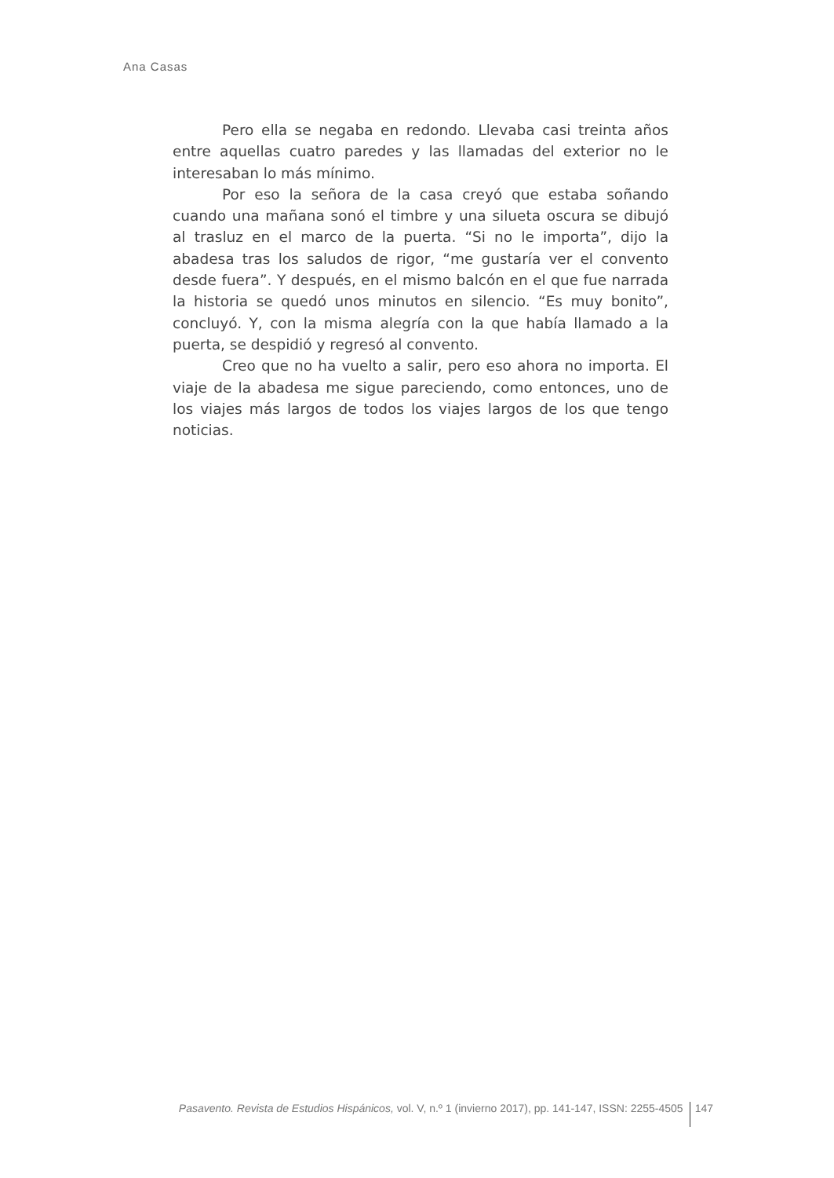Ana Casas
Pero ella se negaba en redondo. Llevaba casi treinta años entre aquellas cuatro paredes y las llamadas del exterior no le interesaban lo más mínimo.
Por eso la señora de la casa creyó que estaba soñando cuando una mañana sonó el timbre y una silueta oscura se dibujó al trasluz en el marco de la puerta. “Si no le importa”, dijo la abadesa tras los saludos de rigor, “me gustaría ver el convento desde fuera”. Y después, en el mismo balcón en el que fue narrada la historia se quedó unos minutos en silencio. “Es muy bonito”, concluyó. Y, con la misma alegría con la que había llamado a la puerta, se despidió y regresó al convento.
Creo que no ha vuelto a salir, pero eso ahora no importa. El viaje de la abadesa me sigue pareciendo, como entonces, uno de los viajes más largos de todos los viajes largos de los que tengo noticias.
Pasavento. Revista de Estudios Hispánicos, vol. V, n.º 1 (invierno 2017), pp. 141-147, ISSN: 2255-4505 147